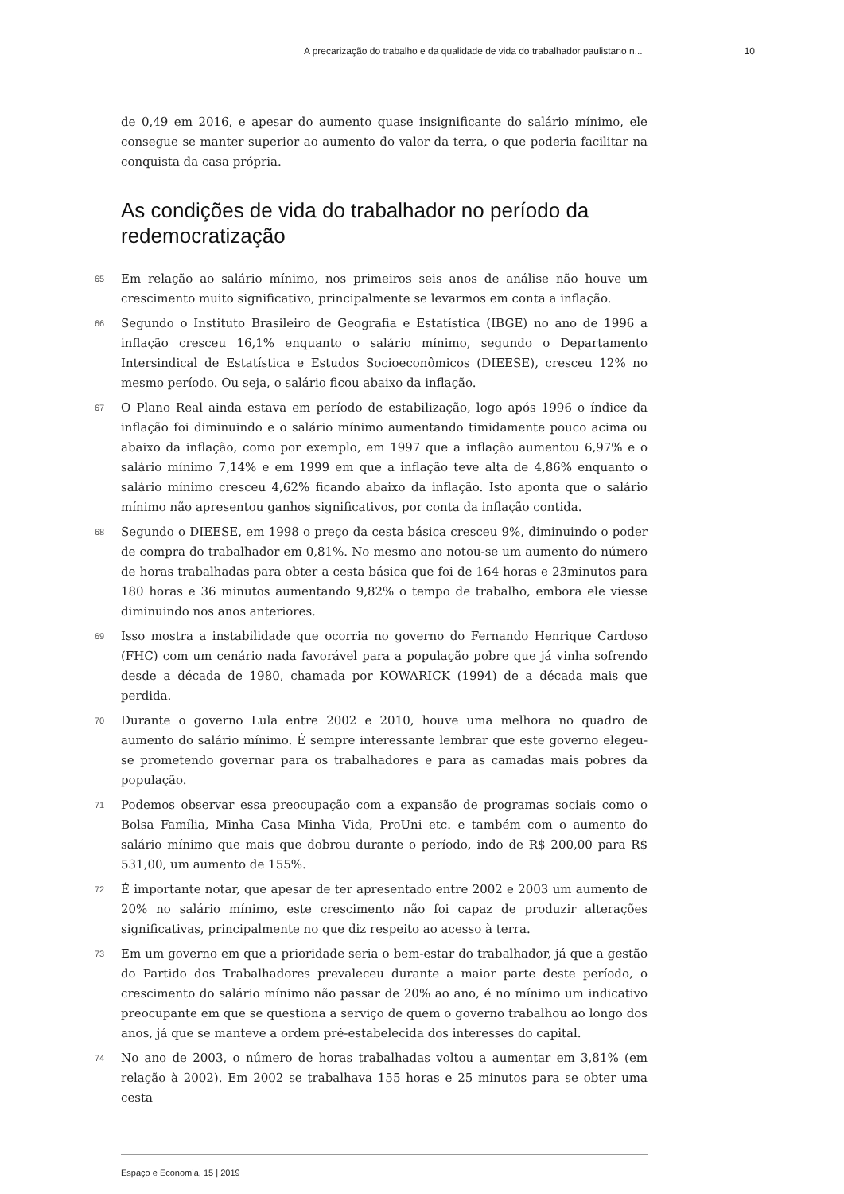A precarização do trabalho e da qualidade de vida do trabalhador paulistano n... 10
de 0,49 em 2016, e apesar do aumento quase insignificante do salário mínimo, ele consegue se manter superior ao aumento do valor da terra, o que poderia facilitar na conquista da casa própria.
As condições de vida do trabalhador no período da redemocratização
65 Em relação ao salário mínimo, nos primeiros seis anos de análise não houve um crescimento muito significativo, principalmente se levarmos em conta a inflação.
66 Segundo o Instituto Brasileiro de Geografia e Estatística (IBGE) no ano de 1996 a inflação cresceu 16,1% enquanto o salário mínimo, segundo o Departamento Intersindical de Estatística e Estudos Socioeconômicos (DIEESE), cresceu 12% no mesmo período. Ou seja, o salário ficou abaixo da inflação.
67 O Plano Real ainda estava em período de estabilização, logo após 1996 o índice da inflação foi diminuindo e o salário mínimo aumentando timidamente pouco acima ou abaixo da inflação, como por exemplo, em 1997 que a inflação aumentou 6,97% e o salário mínimo 7,14% e em 1999 em que a inflação teve alta de 4,86% enquanto o salário mínimo cresceu 4,62% ficando abaixo da inflação. Isto aponta que o salário mínimo não apresentou ganhos significativos, por conta da inflação contida.
68 Segundo o DIEESE, em 1998 o preço da cesta básica cresceu 9%, diminuindo o poder de compra do trabalhador em 0,81%. No mesmo ano notou-se um aumento do número de horas trabalhadas para obter a cesta básica que foi de 164 horas e 23minutos para 180 horas e 36 minutos aumentando 9,82% o tempo de trabalho, embora ele viesse diminuindo nos anos anteriores.
69 Isso mostra a instabilidade que ocorria no governo do Fernando Henrique Cardoso (FHC) com um cenário nada favorável para a população pobre que já vinha sofrendo desde a década de 1980, chamada por KOWARICK (1994) de a década mais que perdida.
70 Durante o governo Lula entre 2002 e 2010, houve uma melhora no quadro de aumento do salário mínimo. É sempre interessante lembrar que este governo elegeu-se prometendo governar para os trabalhadores e para as camadas mais pobres da população.
71 Podemos observar essa preocupação com a expansão de programas sociais como o Bolsa Família, Minha Casa Minha Vida, ProUni etc. e também com o aumento do salário mínimo que mais que dobrou durante o período, indo de R$ 200,00 para R$ 531,00, um aumento de 155%.
72 É importante notar, que apesar de ter apresentado entre 2002 e 2003 um aumento de 20% no salário mínimo, este crescimento não foi capaz de produzir alterações significativas, principalmente no que diz respeito ao acesso à terra.
73 Em um governo em que a prioridade seria o bem-estar do trabalhador, já que a gestão do Partido dos Trabalhadores prevaleceu durante a maior parte deste período, o crescimento do salário mínimo não passar de 20% ao ano, é no mínimo um indicativo preocupante em que se questiona a serviço de quem o governo trabalhou ao longo dos anos, já que se manteve a ordem pré-estabelecida dos interesses do capital.
74 No ano de 2003, o número de horas trabalhadas voltou a aumentar em 3,81% (em relação à 2002). Em 2002 se trabalhava 155 horas e 25 minutos para se obter uma cesta
Espaço e Economia, 15 | 2019